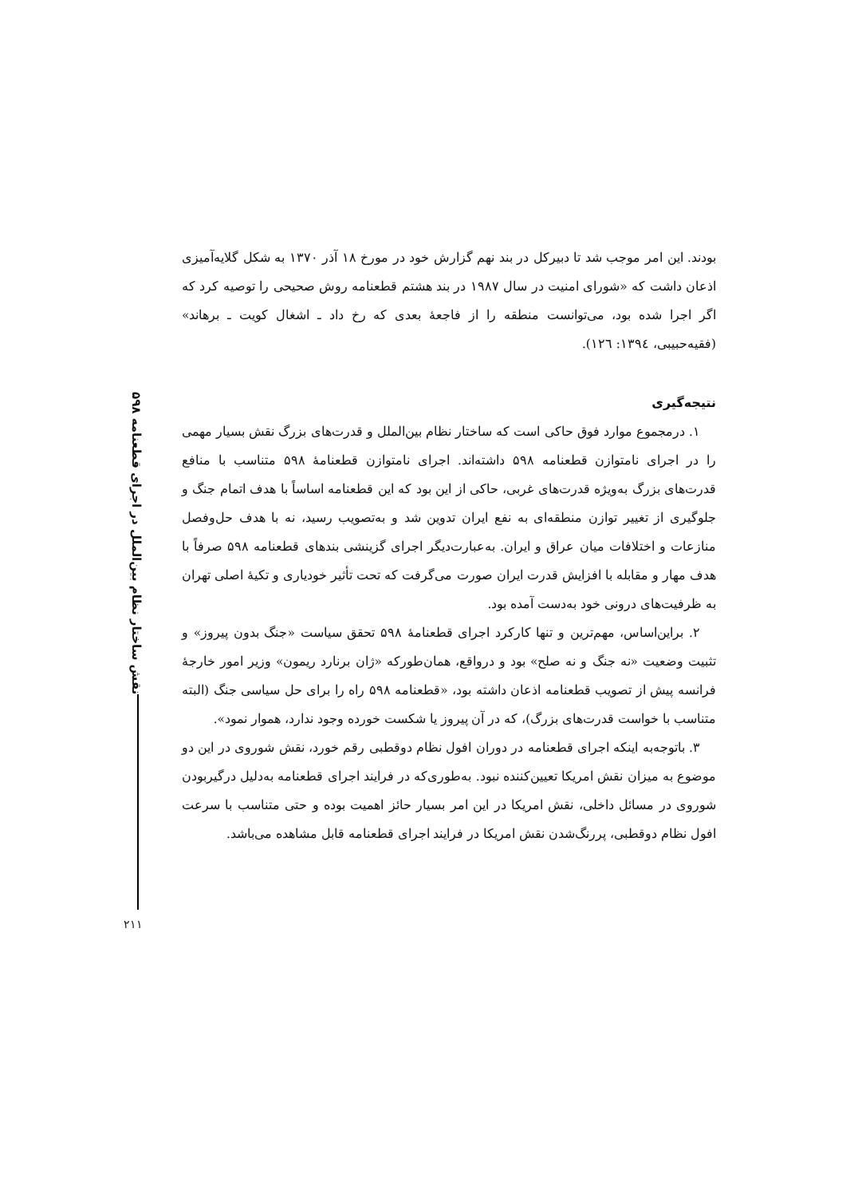نقش ساختار نظام بین‌الملل در اجرای قطعنامه ۵۹۸
بودند. این امر موجب شد تا دبیرکل در بند نهم گزارش خود در مورخ ۱۸ آذر ۱۳۷۰ به شکل گلایه‌آمیزی اذعان داشت که «شورای امنیت در سال ۱۹۸۷ در بند هشتم قطعنامه روش صحیحی را توصیه کرد که اگر اجرا شده بود، می‌توانست منطقه را از فاجعهٔ بعدی که رخ داد ـ اشغال کویت ـ برهاند» (فقیه‌حبیبی، ۱۳۹٤: ۱۲٦).
نتیجه‌گیری
۱. درمجموع موارد فوق حاکی است که ساختار نظام بین‌الملل و قدرت‌های بزرگ نقش بسیار مهمی را در اجرای نامتوازن قطعنامه ۵۹۸ داشته‌اند. اجرای نامتوازن قطعنامهٔ ۵۹۸ متناسب با منافع قدرت‌های بزرگ به‌ویژه قدرت‌های غربی، حاکی از این بود که این قطعنامه اساساً با هدف اتمام جنگ و جلوگیری از تغییر توازن منطقه‌ای به نفع ایران تدوین شد و به‌تصویب رسید، نه با هدف حل‌وفصل منازعات و اختلافات میان عراق و ایران. به‌عبارت‌دیگر اجرای گزینشی بندهای قطعنامه ۵۹۸ صرفاً با هدف مهار و مقابله با افزایش قدرت ایران صورت می‌گرفت که تحت تأثیر خودیاری و تکیهٔ اصلی تهران به ظرفیت‌های درونی خود به‌دست آمده بود.
۲. براین‌اساس، مهم‌ترین و تنها کارکرد اجرای قطعنامهٔ ۵۹۸ تحقق سیاست «جنگ بدون پیروز» و تثبیت وضعیت «نه جنگ و نه صلح» بود و درواقع، همان‌طورکه «ژان برنارد ریمون» وزیر امور خارجهٔ فرانسه پیش از تصویب قطعنامه اذعان داشته بود، «قطعنامه ۵۹۸ راه را برای حل سیاسی جنگ (البته متناسب با خواست قدرت‌های بزرگ)، که در آن پیروز یا شکست خورده وجود ندارد، هموار نمود».
۳. باتوجه‌به اینکه اجرای قطعنامه در دوران افول نظام دوقطبی رقم خورد، نقش شوروی در این دو موضوع به میزان نقش امریکا تعیین‌کننده نبود. به‌طوری‌که در فرایند اجرای قطعنامه به‌دلیل درگیربودن شوروی در مسائل داخلی، نقش امریکا در این امر بسیار حائز اهمیت بوده و حتی متناسب با سرعت افول نظام دوقطبی، پررنگ‌شدن نقش امریکا در فرایند اجرای قطعنامه قابل مشاهده می‌باشد.
۲۱۱